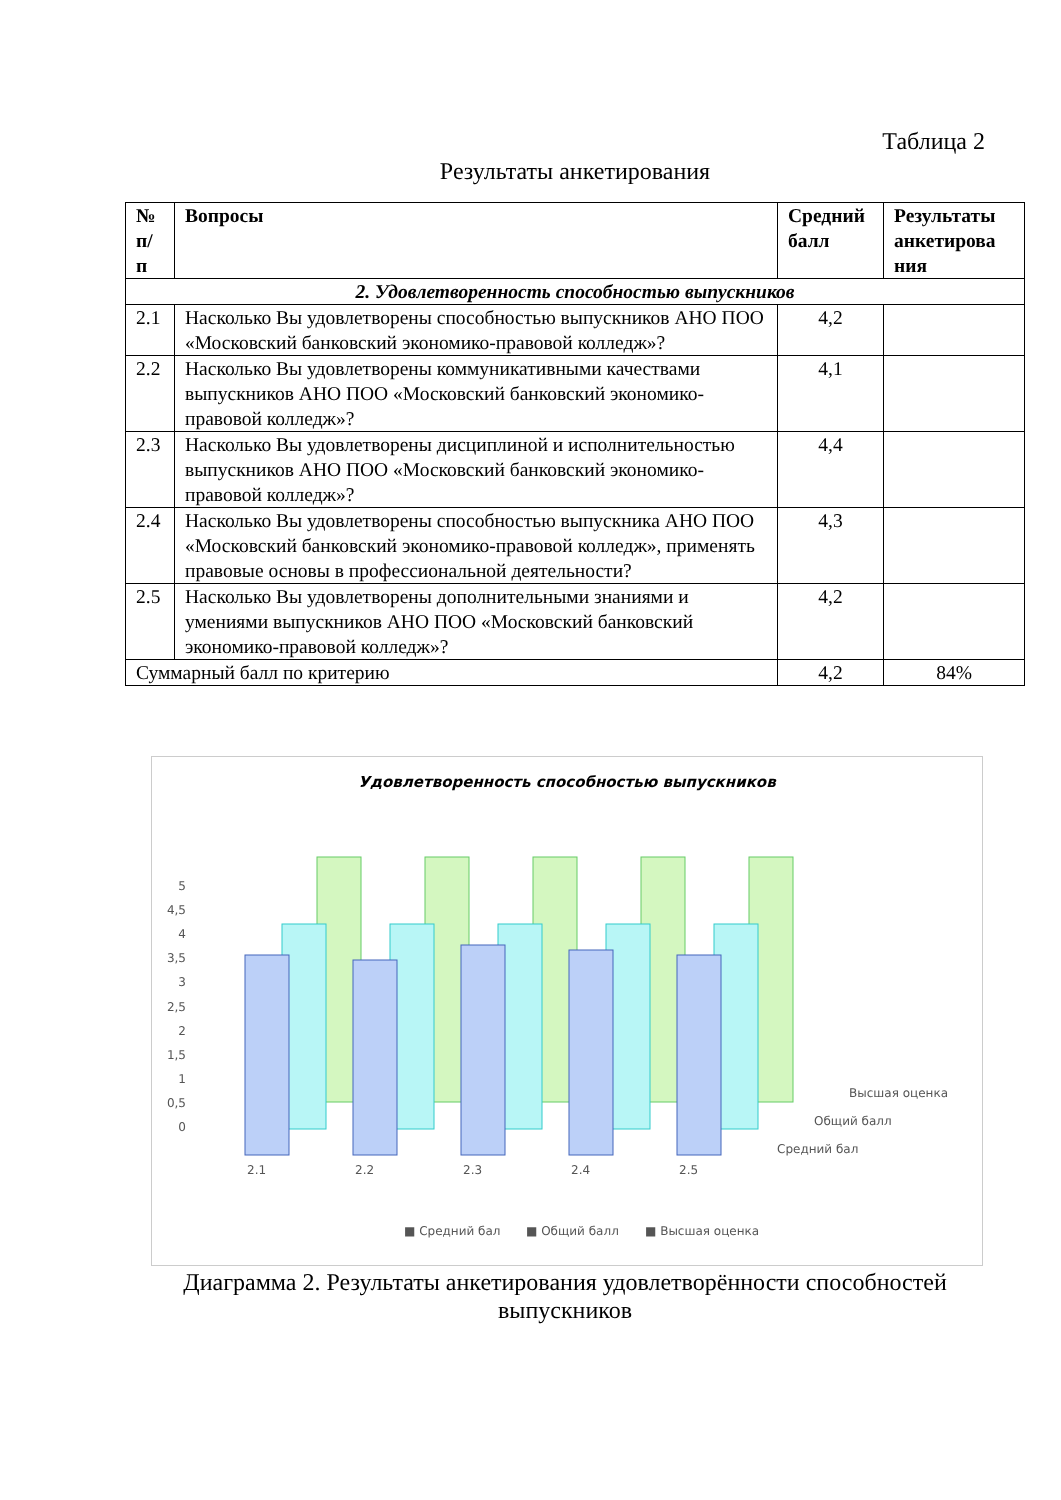Таблица 2
Результаты анкетирования
| № п/ п | Вопросы | Средний балл | Результаты анкетирова ния |
| --- | --- | --- | --- |
| 2. Удовлетворенность способностью выпускников | | | |
| 2.1 | Насколько Вы удовлетворены способностью выпускников АНО ПОО «Московский банковский экономико-правовой колледж»? | 4,2 | |
| 2.2 | Насколько Вы удовлетворены коммуникативными качествами выпускников АНО ПОО «Московский банковский экономико-правовой колледж»? | 4,1 | |
| 2.3 | Насколько Вы удовлетворены дисциплиной и исполнительностью выпускников АНО ПОО «Московский банковский экономико-правовой колледж»? | 4,4 | |
| 2.4 | Насколько Вы удовлетворены способностью выпускника АНО ПОО «Московский банковский экономико-правовой колледж», применять правовые основы в профессиональной деятельности? | 4,3 | |
| 2.5 | Насколько Вы удовлетворены дополнительными знаниями и умениями выпускников АНО ПОО «Московский банковский экономико-правовой колледж»? | 4,2 | |
| Суммарный балл по критерию | | 4,2 | 84% |
Удовлетворенность способностью выпускников
0
0,5
1
1,5
2
2,5
3
3,5
4
4,5
5
2.1
2.2
2.3
2.4
2.5
Высшая оценка
Общий балл
Средний бал
■ Средний бал
■ Общий балл
■ Высшая оценка
Диаграмма 2. Результаты анкетирования удовлетворённости способностей выпускников